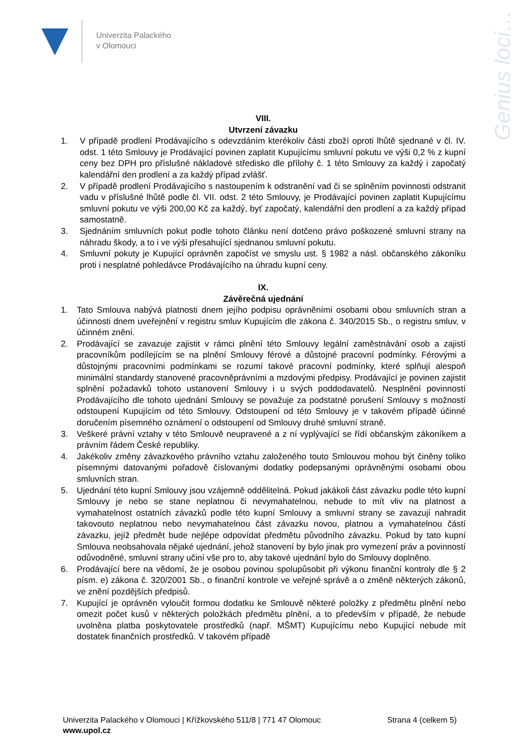Univerzita Palackého
v Olomouci
Genius loci…
VIII.
Utvrzení závazku
1. V případě prodlení Prodávajícího s odevzdáním kterékoliv části zboží oproti lhůtě sjednané v čl. IV. odst. 1 této Smlouvy je Prodávající povinen zaplatit Kupujícímu smluvní pokutu ve výši 0,2 % z kupní ceny bez DPH pro příslušné nákladové středisko dle přílohy č. 1 této Smlouvy za každý i započatý kalendářní den prodlení a za každý případ zvlášť.
2. V případě prodlení Prodávajícího s nastoupením k odstranění vad či se splněním povinnosti odstranit vadu v příslušné lhůtě podle čl. VII. odst. 2 této Smlouvy, je Prodávající povinen zaplatit Kupujícímu smluvní pokutu ve výši 200,00 Kč za každý, byť započatý, kalendářní den prodlení a za každý případ samostatně.
3. Sjednáním smluvních pokut podle tohoto článku není dotčeno právo poškozené smluvní strany na náhradu škody, a to i ve výši přesahující sjednanou smluvní pokutu.
4. Smluvní pokuty je Kupující oprávněn započíst ve smyslu ust. § 1982 a násl. občanského zákoníku proti i nesplatné pohledávce Prodávajícího na úhradu kupní ceny.
IX.
Závěrečná ujednání
1. Tato Smlouva nabývá platnosti dnem jejího podpisu oprávněními osobami obou smluvních stran a účinnosti dnem uveřejnění v registru smluv Kupujícím dle zákona č. 340/2015 Sb., o registru smluv, v účinném znění.
2. Prodávající se zavazuje zajistit v rámci plnění této Smlouvy legální zaměstnávání osob a zajistí pracovníkům podílejícím se na plnění Smlouvy férové a důstojné pracovní podmínky. Férovými a důstojnými pracovními podmínkami se rozumí takové pracovní podmínky, které splňují alespoň minimální standardy stanovené pracovněprávními a mzdovými předpisy. Prodávající je povinen zajistit splnění požadavků tohoto ustanovení Smlouvy i u svých poddodavatelů. Nesplnění povinností Prodávajícího dle tohoto ujednání Smlouvy se považuje za podstatné porušení Smlouvy s možností odstoupení Kupujícím od této Smlouvy. Odstoupení od této Smlouvy je v takovém případě účinné doručením písemného oznámení o odstoupení od Smlouvy druhé smluvní straně.
3. Veškeré právní vztahy v této Smlouvě neupravené a z ní vyplývající se řídí občanským zákoníkem a právním řádem České republiky.
4. Jakékoliv změny závazkového právního vztahu založeného touto Smlouvou mohou být činěny toliko písemnými datovanými pořadově číslovanými dodatky podepsanými oprávněnými osobami obou smluvních stran.
5. Ujednání této kupní Smlouvy jsou vzájemně oddělitelná. Pokud jakákoli část závazku podle této kupní Smlouvy je nebo se stane neplatnou či nevymahatelnou, nebude to mít vliv na platnost a vymahatelnost ostatních závazků podle této kupní Smlouvy a smluvní strany se zavazují nahradit takovouto neplatnou nebo nevymahatelnou část závazku novou, platnou a vymahatelnou částí závazku, jejíž předmět bude nejlépe odpovídat předmětu původního závazku. Pokud by tato kupní Smlouva neobsahovala nějaké ujednání, jehož stanovení by bylo jinak pro vymezení práv a povinností odůvodněné, smluvní strany učiní vše pro to, aby takové ujednání bylo do Smlouvy doplněno.
6. Prodávající bere na vědomí, že je osobou povinou spolupůsobit při výkonu finanční kontroly dle § 2 písm. e) zákona č. 320/2001 Sb., o finanční kontrole ve veřejné správě a o změně některých zákonů, ve znění pozdějších předpisů.
7. Kupující je oprávněn vyloučit formou dodatku ke Smlouvě některé položky z předmětu plnění nebo omezit počet kusů v některých položkách předmětu plnění, a to především v případě, že nebude uvolněna platba poskytovatele prostředků (např. MŠMT) Kupujícímu nebo Kupující nebude mít dostatek finančních prostředků. V takovém případě
Univerzita Palackého v Olomouci | Křížkovského 511/8 | 771 47 Olomouc Strana 4 (celkem 5)
www.upol.cz